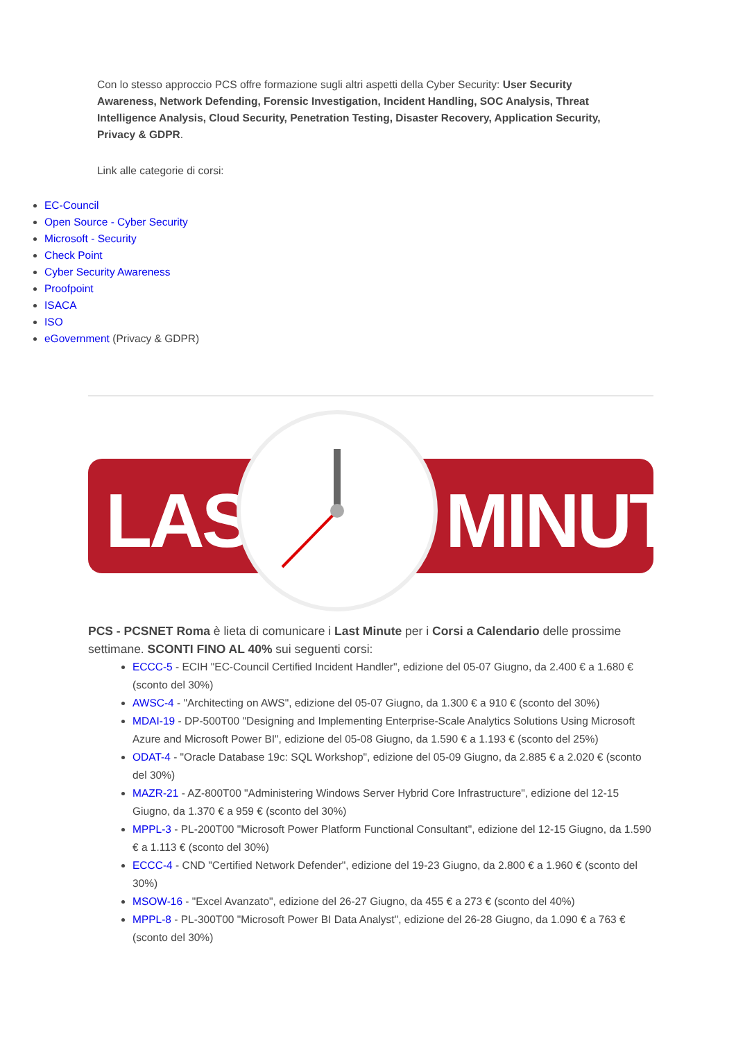Con lo stesso approccio PCS offre formazione sugli altri aspetti della Cyber Security: User Security Awareness, Network Defending, Forensic Investigation, Incident Handling, SOC Analysis, Threat Intelligence Analysis, Cloud Security, Penetration Testing, Disaster Recovery, Application Security, Privacy & GDPR.
Link alle categorie di corsi:
EC-Council
Open Source - Cyber Security
Microsoft - Security
Check Point
Cyber Security Awareness
Proofpoint
ISACA
ISO
eGovernment (Privacy & GDPR)
LAST MINUTE
PCS - PCSNET Roma è lieta di comunicare i Last Minute per i Corsi a Calendario delle prossime settimane. SCONTI FINO AL 40% sui seguenti corsi:
ECCC-5 - ECIH "EC-Council Certified Incident Handler", edizione del 05-07 Giugno, da 2.400 € a 1.680 € (sconto del 30%)
AWSC-4 - "Architecting on AWS", edizione del 05-07 Giugno, da 1.300 € a 910 € (sconto del 30%)
MDAI-19 - DP-500T00 "Designing and Implementing Enterprise-Scale Analytics Solutions Using Microsoft Azure and Microsoft Power BI", edizione del 05-08 Giugno, da 1.590 € a 1.193 € (sconto del 25%)
ODAT-4 - "Oracle Database 19c: SQL Workshop", edizione del 05-09 Giugno, da 2.885 € a 2.020 € (sconto del 30%)
MAZR-21 - AZ-800T00 "Administering Windows Server Hybrid Core Infrastructure", edizione del 12-15 Giugno, da 1.370 € a 959 € (sconto del 30%)
MPPL-3 - PL-200T00 "Microsoft Power Platform Functional Consultant", edizione del 12-15 Giugno, da 1.590 € a 1.113 € (sconto del 30%)
ECCC-4 - CND "Certified Network Defender", edizione del 19-23 Giugno, da 2.800 € a 1.960 € (sconto del 30%)
MSOW-16 - "Excel Avanzato", edizione del 26-27 Giugno, da 455 € a 273 € (sconto del 40%)
MPPL-8 - PL-300T00 "Microsoft Power BI Data Analyst", edizione del 26-28 Giugno, da 1.090 € a 763 € (sconto del 30%)